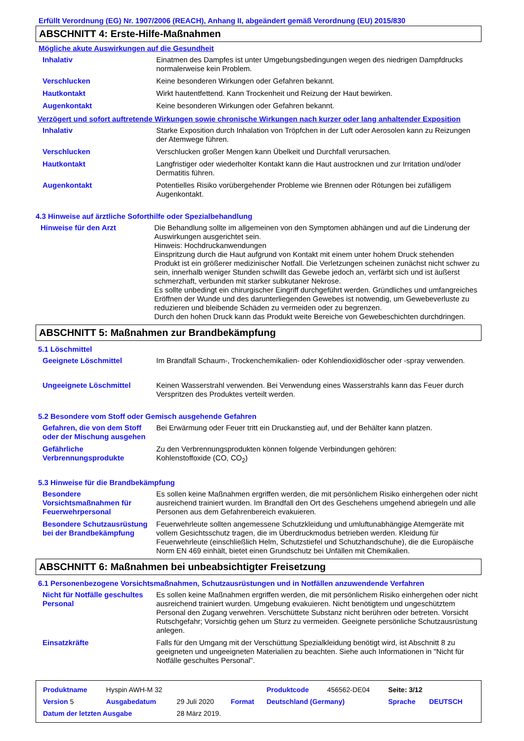Erfüllt Verordnung (EG) Nr. 1907/2006 (REACH), Anhang II, abgeändert gemäß Verordnung (EU) 2015/830
ABSCHNITT 4: Erste-Hilfe-Maßnahmen
Mögliche akute Auswirkungen auf die Gesundheit
| Inhalativ | Einatmen des Dampfes ist unter Umgebungsbedingungen wegen des niedrigen Dampfdrucks normalerweise kein Problem. |
| Verschlucken | Keine besonderen Wirkungen oder Gefahren bekannt. |
| Hautkontakt | Wirkt hautentfettend. Kann Trockenheit und Reizung der Haut bewirken. |
| Augenkontakt | Keine besonderen Wirkungen oder Gefahren bekannt. |
Verzögert und sofort auftretende Wirkungen sowie chronische Wirkungen nach kurzer oder lang anhaltender Exposition
| Inhalativ | Starke Exposition durch Inhalation von Tröpfchen in der Luft oder Aerosolen kann zu Reizungen der Atemwege führen. |
| Verschlucken | Verschlucken großer Mengen kann Übelkeit und Durchfall verursachen. |
| Hautkontakt | Langfristiger oder wiederholter Kontakt kann die Haut austrocknen und zur Irritation und/oder Dermatitis führen. |
| Augenkontakt | Potentielles Risiko vorübergehender Probleme wie Brennen oder Rötungen bei zufälligem Augenkontakt. |
4.3 Hinweise auf ärztliche Soforthilfe oder Spezialbehandlung
| Hinweise für den Arzt | Die Behandlung sollte im allgemeinen von den Symptomen abhängen und auf die Linderung der Auswirkungen ausgerichtet sein. Hinweis: Hochdruckanwendungen Einspritzung durch die Haut aufgrund von Kontakt mit einem unter hohem Druck stehenden Produkt ist ein größerer medizinischer Notfall. Die Verletzungen scheinen zunächst nicht schwer zu sein, innerhalb weniger Stunden schwillt das Gewebe jedoch an, verfärbt sich und ist äußerst schmerzhaft, verbunden mit starker subkutaner Nekrose. Es sollte unbedingt ein chirurgischer Eingriff durchgeführt werden. Gründliches und umfangreiches Eröffnen der Wunde und des darunterliegenden Gewebes ist notwendig, um Gewebeverluste zu reduzieren und bleibende Schäden zu vermeiden oder zu begrenzen. Durch den hohen Druck kann das Produkt weite Bereiche von Gewebeschichten durchdringen. |
ABSCHNITT 5: Maßnahmen zur Brandbekämpfung
5.1 Löschmittel
| Geeignete Löschmittel | Im Brandfall Schaum-, Trockenchemikalien- oder Kohlendioxidlöscher oder -spray verwenden. |
| Ungeeignete Löschmittel | Keinen Wasserstrahl verwenden. Bei Verwendung eines Wasserstrahls kann das Feuer durch Verspritzen des Produktes verteilt werden. |
5.2 Besondere vom Stoff oder Gemisch ausgehende Gefahren
| Gefahren, die von dem Stoff oder der Mischung ausgehen | Bei Erwärmung oder Feuer tritt ein Druckanstieg auf, und der Behälter kann platzen. |
| Gefährliche Verbrennungsprodukte | Zu den Verbrennungsprodukten können folgende Verbindungen gehören: Kohlenstoffoxide (CO, CO<sub>2</sub>) |
5.3 Hinweise für die Brandbekämpfung
| Besondere Vorsichtsmaßnahmen für Feuerwehrpersonal | Es sollen keine Maßnahmen ergriffen werden, die mit persönlichem Risiko einhergehen oder nicht ausreichend trainiert wurden. Im Brandfall den Ort des Geschehens umgehend abriegeln und alle Personen aus dem Gefahrenbereich evakuieren. |
| Besondere Schutzausrüstung bei der Brandbekämpfung | Feuerwehrleute sollten angemessene Schutzkleidung und umluftunabhängige Atemgeräte mit vollem Gesichtsschutz tragen, die im Überdruckmodus betrieben werden. Kleidung für Feuerwehrleute (einschließlich Helm, Schutzstiefel und Schutzhandschuhe), die die Europäische Norm EN 469 einhält, bietet einen Grundschutz bei Unfällen mit Chemikalien. |
ABSCHNITT 6: Maßnahmen bei unbeabsichtigter Freisetzung
6.1 Personenbezogene Vorsichtsmaßnahmen, Schutzausrüstungen und in Notfällen anzuwendende Verfahren
| Nicht für Notfälle geschultes Personal | Es sollen keine Maßnahmen ergriffen werden, die mit persönlichem Risiko einhergehen oder nicht ausreichend trainiert wurden. Umgebung evakuieren. Nicht benötigtem und ungeschütztem Personal den Zugang verwehren. Verschüttete Substanz nicht berühren oder betreten. Vorsicht Rutschgefahr; Vorsichtig gehen um Sturz zu vermeiden. Geeignete persönliche Schutzausrüstung anlegen. |
| Einsatzkräfte | Falls für den Umgang mit der Verschüttung Spezialkleidung benötigt wird, ist Abschnitt 8 zu geeigneten und ungeeigneten Materialien zu beachten. Siehe auch Informationen in "Nicht für Notfälle geschultes Personal". |
| Produktname | Hyspin AWH-M 32 | | | Produktcode | 456562-DE04 | Seite: 3/12 | |
| Version 5 | Ausgabedatum | 29 Juli 2020 | Format | Deutschland (Germany) | | Sprache | DEUTSCH |
| Datum der letzten Ausgabe | | 28 März 2019. | | | | | |